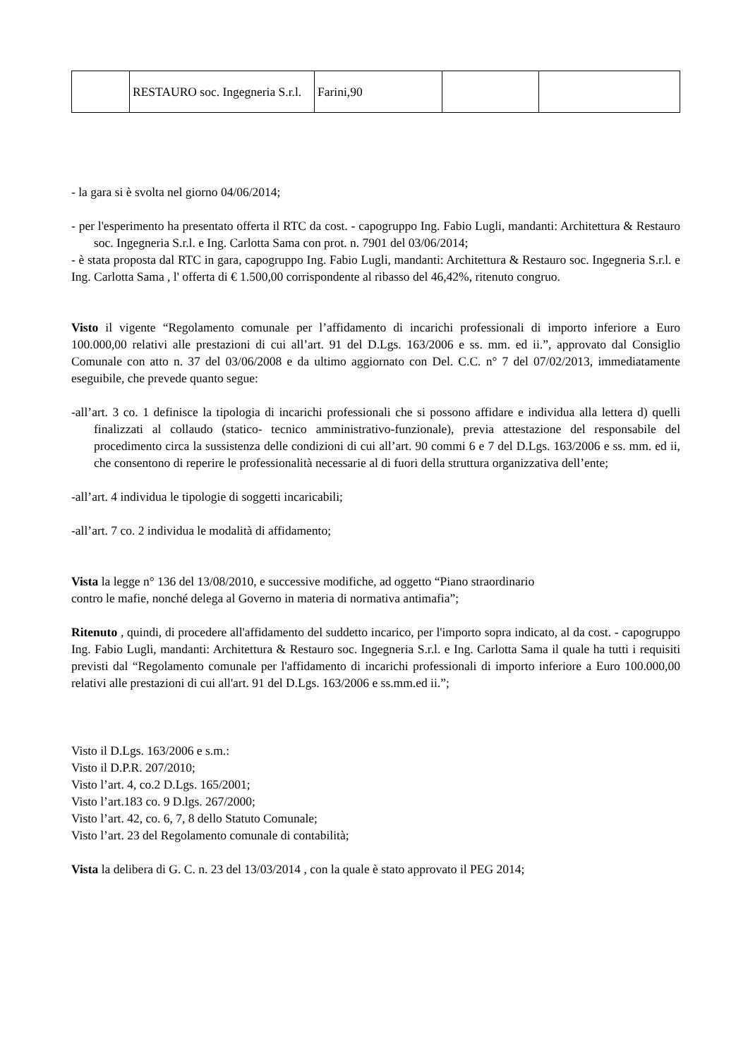| | RESTAURO soc. Ingegneria S.r.l. | Farini,90 | | |
- la gara si è svolta nel giorno 04/06/2014;
- per l'esperimento ha presentato offerta il RTC da cost. - capogruppo Ing. Fabio Lugli, mandanti: Architettura & Restauro soc. Ingegneria S.r.l. e Ing. Carlotta Sama con prot. n. 7901 del 03/06/2014;
- è stata proposta dal RTC in gara, capogruppo Ing. Fabio Lugli, mandanti: Architettura & Restauro soc. Ingegneria S.r.l. e Ing. Carlotta Sama , l' offerta di € 1.500,00 corrispondente al ribasso del 46,42%, ritenuto congruo.
Visto il vigente “Regolamento comunale per l’affidamento di incarichi professionali di importo inferiore a Euro 100.000,00 relativi alle prestazioni di cui all’art. 91 del D.Lgs. 163/2006 e ss. mm. ed ii.”, approvato dal Consiglio Comunale con atto n. 37 del 03/06/2008 e da ultimo aggiornato con Del. C.C. n° 7 del 07/02/2013, immediatamente eseguibile, che prevede quanto segue:
-all’art. 3 co. 1 definisce la tipologia di incarichi professionali che si possono affidare e individua alla lettera d) quelli finalizzati al collaudo (statico- tecnico amministrativo-funzionale), previa attestazione del responsabile del procedimento circa la sussistenza delle condizioni di cui all’art. 90 commi 6 e 7 del D.Lgs. 163/2006 e ss. mm. ed ii, che consentono di reperire le professionalità necessarie al di fuori della struttura organizzativa dell’ente;
-all’art. 4 individua le tipologie di soggetti incaricabili;
-all’art. 7 co. 2 individua le modalità di affidamento;
Vista la legge n° 136 del 13/08/2010, e successive modifiche, ad oggetto “Piano straordinario
contro le mafie, nonché delega al Governo in materia di normativa antimafia”;
Ritenuto , quindi, di procedere all'affidamento del suddetto incarico, per l'importo sopra indicato, al da cost. - capogruppo Ing. Fabio Lugli, mandanti: Architettura & Restauro soc. Ingegneria S.r.l. e Ing. Carlotta Sama il quale ha tutti i requisiti previsti dal “Regolamento comunale per l'affidamento di incarichi professionali di importo inferiore a Euro 100.000,00 relativi alle prestazioni di cui all'art. 91 del D.Lgs. 163/2006 e ss.mm.ed ii.”;
Visto il D.Lgs. 163/2006 e s.m.:
Visto il D.P.R. 207/2010;
Visto l’art. 4, co.2 D.Lgs. 165/2001;
Visto l’art.183 co. 9 D.lgs. 267/2000;
Visto l’art. 42, co. 6, 7, 8 dello Statuto Comunale;
Visto l’art. 23 del Regolamento comunale di contabilità;
Vista la delibera di G. C. n. 23 del 13/03/2014 , con la quale è stato approvato il PEG 2014;